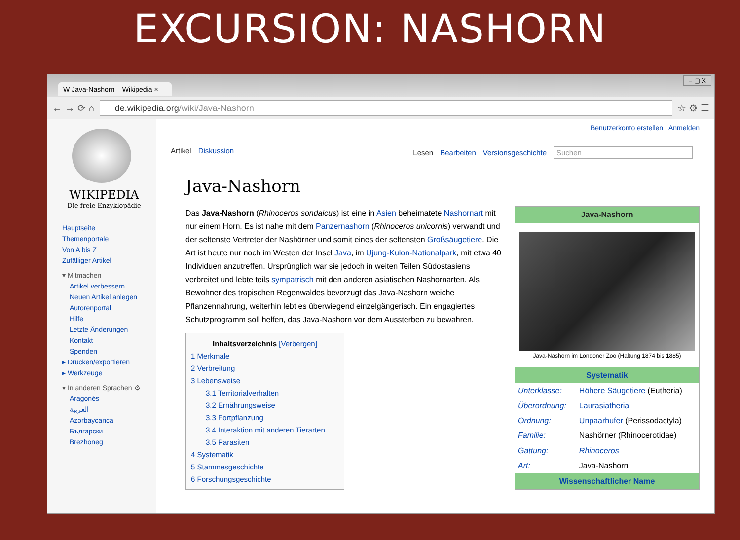EXCURSION: NASHORN
W Java-Nashorn – Wikipedia ×
– ▢ X
← → ⟳ ⌂
de.wikipedia.org/wiki/Java-Nashorn
☆ ⚙ ☰
WIKIPEDIA
Die freie Enzyklopädie
Hauptseite
Themenportale
Von A bis Z
Zufälliger Artikel
▾ Mitmachen
Artikel verbessern
Neuen Artikel anlegen
Autorenportal
Hilfe
Letzte Änderungen
Kontakt
Spenden
▸ Drucken/exportieren
▸ Werkzeuge
▾ In anderen Sprachen ⚙
Aragonés
العربية
Azərbaycanca
Български
Brezhoneg
Benutzerkonto erstellen Anmelden
Artikel Diskussion Lesen Bearbeiten Versionsgeschichte Suchen
Java-Nashorn
Das Java-Nashorn (Rhinoceros sondaicus) ist eine in Asien beheimatete Nashornart mit nur einem Horn. Es ist nahe mit dem Panzernashorn (Rhinoceros unicornis) verwandt und der seltenste Vertreter der Nashörner und somit eines der seltensten Großsäugetiere. Die Art ist heute nur noch im Westen der Insel Java, im Ujung-Kulon-Nationalpark, mit etwa 40 Individuen anzutreffen. Ursprünglich war sie jedoch in weiten Teilen Südostasiens verbreitet und lebte teils sympatrisch mit den anderen asiatischen Nashornarten. Als Bewohner des tropischen Regenwaldes bevorzugt das Java-Nashorn weiche Pflanzennahrung, weiterhin lebt es überwiegend einzelgängerisch. Ein engagiertes Schutzprogramm soll helfen, das Java-Nashorn vor dem Aussterben zu bewahren.
Inhaltsverzeichnis [Verbergen]
1 Merkmale
2 Verbreitung
3 Lebensweise
3.1 Territorialverhalten
3.2 Ernährungsweise
3.3 Fortpflanzung
3.4 Interaktion mit anderen Tierarten
3.5 Parasiten
4 Systematik
5 Stammesgeschichte
6 Forschungsgeschichte
| Java-Nashorn | |
| --- | --- |
| Java-Nashorn im Londoner Zoo (Haltung 1874 bis 1885) | |
| Systematik | |
| Unterklasse: | Höhere Säugetiere (Eutheria) |
| Überordnung: | Laurasiatheria |
| Ordnung: | Unpaarhufer (Perissodactyla) |
| Familie: | Nashörner (Rhinocerotidae) |
| Gattung: | Rhinoceros |
| Art: | Java-Nashorn |
| Wissenschaftlicher Name | |